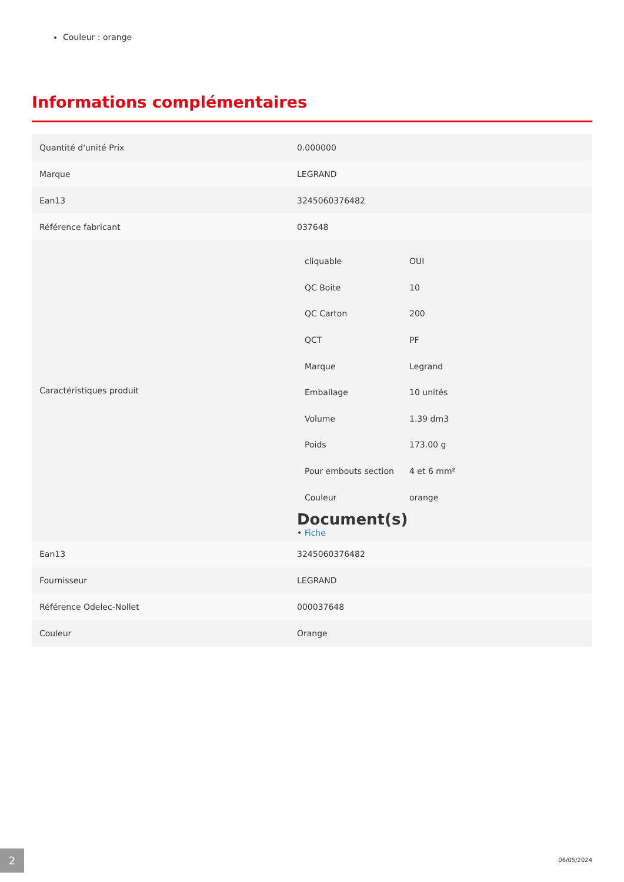Couleur : orange
Informations complémentaires
| Quantité d'unité Prix | 0.000000 |
| Marque | LEGRAND |
| Ean13 | 3245060376482 |
| Référence fabricant | 037648 |
| Caractéristiques produit | / cliquable / OUI / / QC Boite / 10 / / QC Carton / 200 / / QCT / PF / / Marque / Legrand / / Emballage / 10 unités / / Volume / 1.39 dm3 / / Poids / 173.00 g / / Pour embouts section / 4 et 6 mm² / / Couleur / orange / Document(s) • Fiche |
| Ean13 | 3245060376482 |
| Fournisseur | LEGRAND |
| Référence Odelec-Nollet | 000037648 |
| Couleur | Orange |
2 06/05/2024